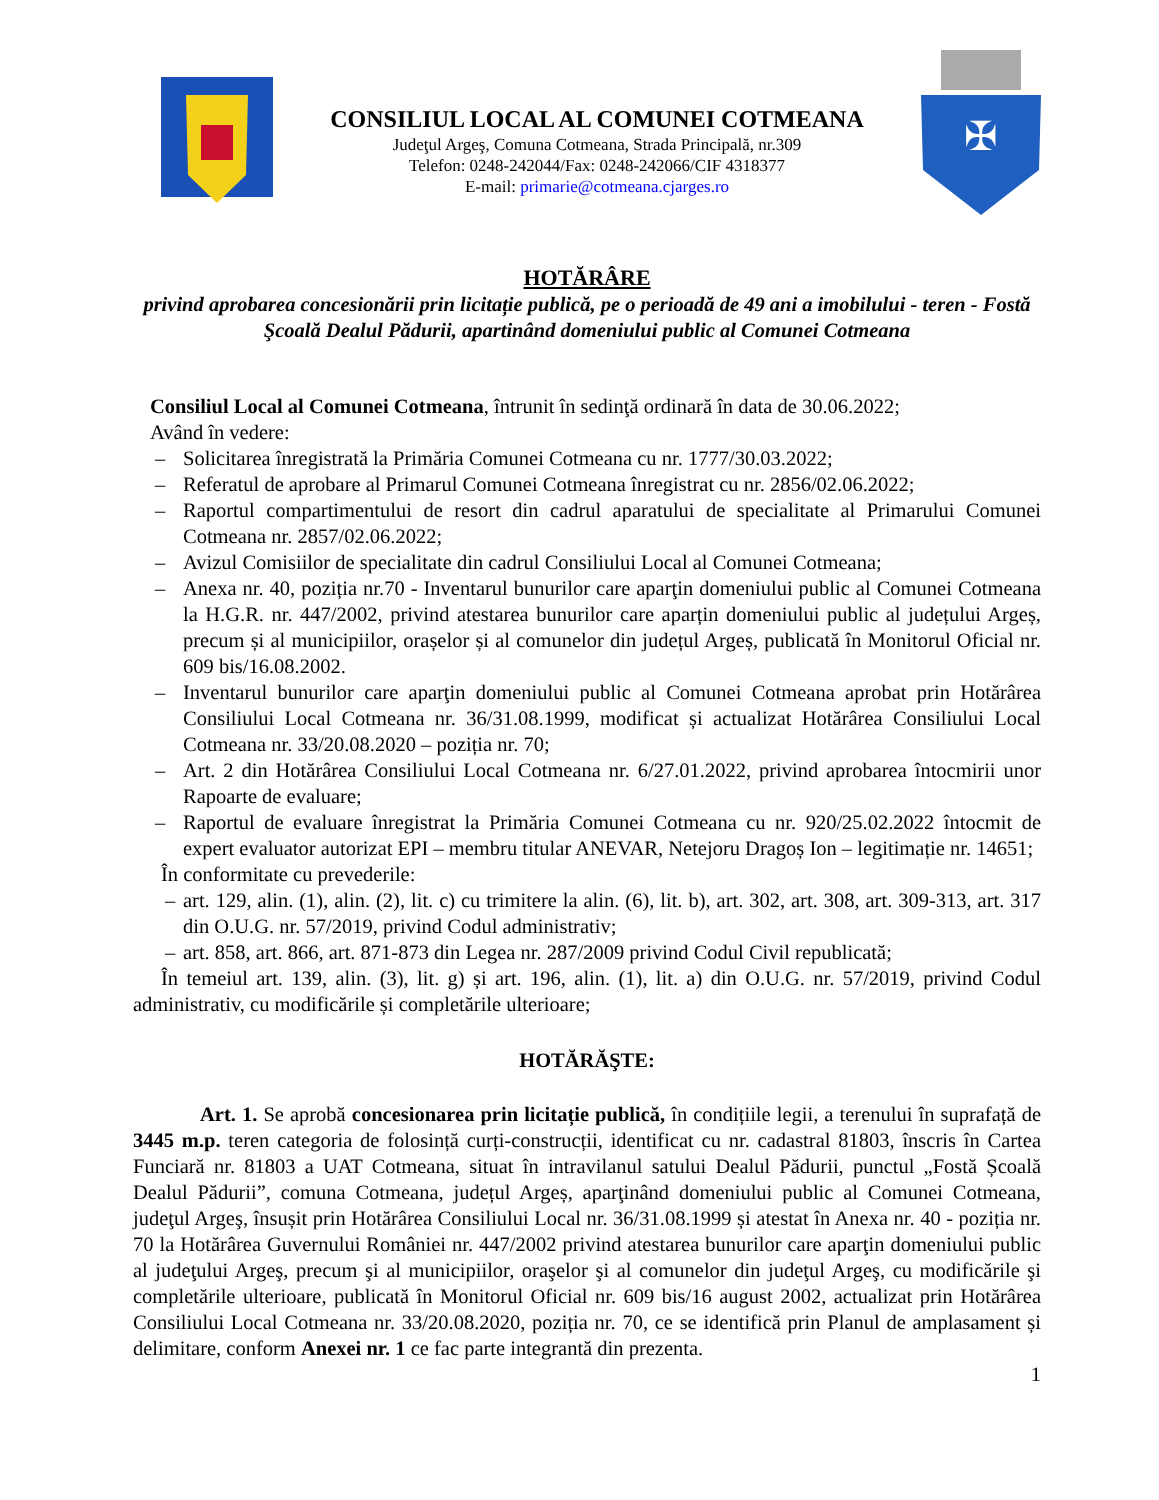CONSILIUL LOCAL AL COMUNEI COTMEANA
Judeţul Argeş, Comuna Cotmeana, Strada Principală, nr.309
Telefon: 0248-242044/Fax: 0248-242066/CIF 4318377
E-mail: primarie@cotmeana.cjarges.ro
✠
HOTĂRÂRE
privind aprobarea concesionării prin licitație publică, pe o perioadă de 49 ani a imobilului - teren - Fostă Şcoală Dealul Pădurii, apartinând domeniului public al Comunei Cotmeana
Consiliul Local al Comunei Cotmeana, întrunit în sedinţă ordinară în data de 30.06.2022;
Având în vedere:
– Solicitarea înregistrată la Primăria Comunei Cotmeana cu nr. 1777/30.03.2022;
– Referatul de aprobare al Primarul Comunei Cotmeana înregistrat cu nr. 2856/02.06.2022;
– Raportul compartimentului de resort din cadrul aparatului de specialitate al Primarului Comunei Cotmeana nr. 2857/02.06.2022;
– Avizul Comisiilor de specialitate din cadrul Consiliului Local al Comunei Cotmeana;
– Anexa nr. 40, poziția nr.70 - Inventarul bunurilor care aparţin domeniului public al Comunei Cotmeana la H.G.R. nr. 447/2002, privind atestarea bunurilor care aparțin domeniului public al județului Argeș, precum și al municipiilor, orașelor și al comunelor din județul Argeș, publicată în Monitorul Oficial nr. 609 bis/16.08.2002.
– Inventarul bunurilor care aparţin domeniului public al Comunei Cotmeana aprobat prin Hotărârea Consiliului Local Cotmeana nr. 36/31.08.1999, modificat și actualizat Hotărârea Consiliului Local Cotmeana nr. 33/20.08.2020 – poziția nr. 70;
– Art. 2 din Hotărârea Consiliului Local Cotmeana nr. 6/27.01.2022, privind aprobarea întocmirii unor Rapoarte de evaluare;
– Raportul de evaluare înregistrat la Primăria Comunei Cotmeana cu nr. 920/25.02.2022 întocmit de expert evaluator autorizat EPI – membru titular ANEVAR, Netejoru Dragoș Ion – legitimație nr. 14651;
În conformitate cu prevederile:
– art. 129, alin. (1), alin. (2), lit. c) cu trimitere la alin. (6), lit. b), art. 302, art. 308, art. 309-313, art. 317 din O.U.G. nr. 57/2019, privind Codul administrativ;
– art. 858, art. 866, art. 871-873 din Legea nr. 287/2009 privind Codul Civil republicată;
În temeiul art. 139, alin. (3), lit. g) și art. 196, alin. (1), lit. a) din O.U.G. nr. 57/2019, privind Codul administrativ, cu modificările și completările ulterioare;
HOTĂRĂŞTE:
Art. 1. Se aprobă concesionarea prin licitație publică, în condițiile legii, a terenului în suprafață de 3445 m.p. teren categoria de folosință curți-construcții, identificat cu nr. cadastral 81803, înscris în Cartea Funciară nr. 81803 a UAT Cotmeana, situat în intravilanul satului Dealul Pădurii, punctul „Fostă Școală Dealul Pădurii”, comuna Cotmeana, județul Argeș, aparţinând domeniului public al Comunei Cotmeana, judeţul Argeş, însușit prin Hotărârea Consiliului Local nr. 36/31.08.1999 și atestat în Anexa nr. 40 - poziția nr. 70 la Hotărârea Guvernului României nr. 447/2002 privind atestarea bunurilor care aparţin domeniului public al judeţului Argeş, precum şi al municipiilor, oraşelor şi al comunelor din judeţul Argeş, cu modificările şi completările ulterioare, publicată în Monitorul Oficial nr. 609 bis/16 august 2002, actualizat prin Hotărârea Consiliului Local Cotmeana nr. 33/20.08.2020, poziția nr. 70, ce se identifică prin Planul de amplasament și delimitare, conform Anexei nr. 1 ce fac parte integrantă din prezenta.
1